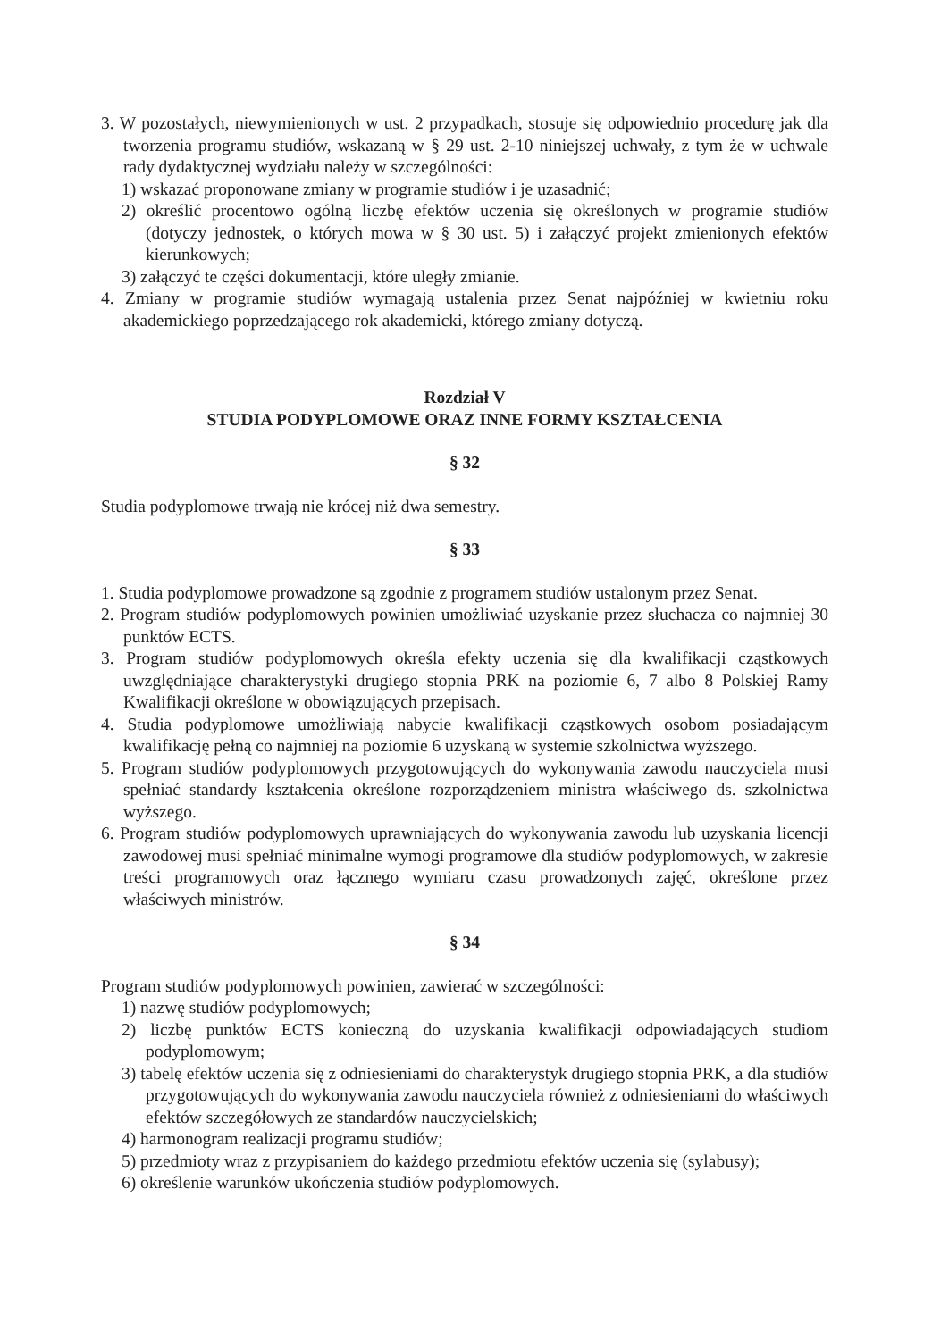3. W pozostałych, niewymienionych w ust. 2 przypadkach, stosuje się odpowiednio procedurę jak dla tworzenia programu studiów, wskazaną w § 29 ust. 2-10 niniejszej uchwały, z tym że w uchwale rady dydaktycznej wydziału należy w szczególności:
1) wskazać proponowane zmiany w programie studiów i je uzasadnić;
2) określić procentowo ogólną liczbę efektów uczenia się określonych w programie studiów (dotyczy jednostek, o których mowa w § 30 ust. 5) i załączyć projekt zmienionych efektów kierunkowych;
3) załączyć te części dokumentacji, które uległy zmianie.
4. Zmiany w programie studiów wymagają ustalenia przez Senat najpóźniej w kwietniu roku akademickiego poprzedzającego rok akademicki, którego zmiany dotyczą.
Rozdział V
STUDIA PODYPLOMOWE ORAZ INNE FORMY KSZTAŁCENIA
§ 32
Studia podyplomowe trwają nie krócej niż dwa semestry.
§ 33
1. Studia podyplomowe prowadzone są zgodnie z programem studiów ustalonym przez Senat.
2. Program studiów podyplomowych powinien umożliwiać uzyskanie przez słuchacza co najmniej 30 punktów ECTS.
3. Program studiów podyplomowych określa efekty uczenia się dla kwalifikacji cząstkowych uwzględniające charakterystyki drugiego stopnia PRK na poziomie 6, 7 albo 8 Polskiej Ramy Kwalifikacji określone w obowiązujących przepisach.
4. Studia podyplomowe umożliwiają nabycie kwalifikacji cząstkowych osobom posiadającym kwalifikację pełną co najmniej na poziomie 6 uzyskaną w systemie szkolnictwa wyższego.
5. Program studiów podyplomowych przygotowujących do wykonywania zawodu nauczyciela musi spełniać standardy kształcenia określone rozporządzeniem ministra właściwego ds. szkolnictwa wyższego.
6. Program studiów podyplomowych uprawniających do wykonywania zawodu lub uzyskania licencji zawodowej musi spełniać minimalne wymogi programowe dla studiów podyplomowych, w zakresie treści programowych oraz łącznego wymiaru czasu prowadzonych zajęć, określone przez właściwych ministrów.
§ 34
Program studiów podyplomowych powinien, zawierać w szczególności:
1) nazwę studiów podyplomowych;
2) liczbę punktów ECTS konieczną do uzyskania kwalifikacji odpowiadających studiom podyplomowym;
3) tabelę efektów uczenia się z odniesieniami do charakterystyk drugiego stopnia PRK, a dla studiów przygotowujących do wykonywania zawodu nauczyciela również z odniesieniami do właściwych efektów szczegółowych ze standardów nauczycielskich;
4) harmonogram realizacji programu studiów;
5) przedmioty wraz z przypisaniem do każdego przedmiotu efektów uczenia się (sylabusy);
6) określenie warunków ukończenia studiów podyplomowych.